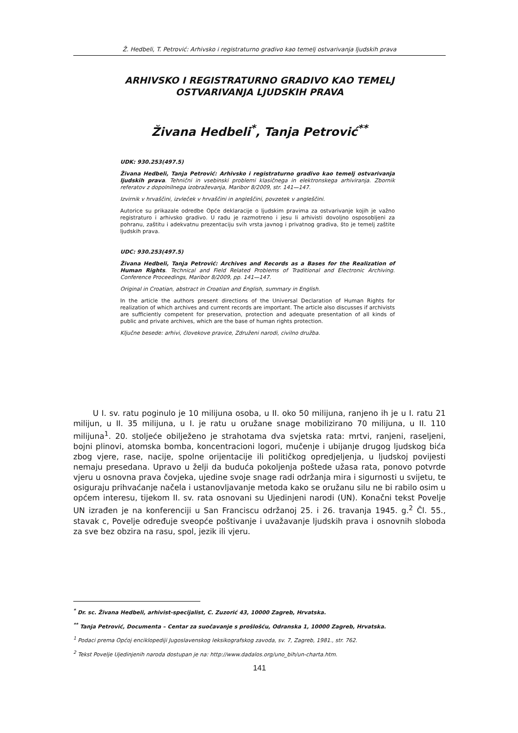Ž. Hedbeli, T. Petrović: Arhivsko i registraturno gradivo kao temelj ostvarivanja ljudskih prava
ARHIVSKO I REGISTRATURNO GRADIVO KAO TEMELJ
OSTVARIVANJA LJUDSKIH PRAVA
Živana Hedbeli<sup>*</sup>, Tanja Petrović<sup>**</sup>
UDK: 930.253(497.5)
Živana Hedbeli, Tanja Petrović: Arhivsko i registraturno gradivo kao temelj ostvarivanja ljudskih prava. Tehnični in vsebinski problemi klasičnega in elektronskega arhiviranja. Zbornik referatov z dopolnilnega izobraževanja, Maribor 8/2009, str. 141—147.
Izvirnik v hrvaščini, izvleček v hrvaščini in angleščini, povzetek v angleščini.
Autorice su prikazale odredbe Opće deklaracije o ljudskim pravima za ostvarivanje kojih je važno registraturo i arhivsko gradivo. U radu je razmotreno i jesu li arhivisti dovoljno osposobljeni za pohranu, zaštitu i adekvatnu prezentaciju svih vrsta javnog i privatnog gradiva, što je temelj zaštite ljudskih prava.
UDC: 930.253(497.5)
Živana Hedbeli, Tanja Petrović: Archives and Records as a Bases for the Realization of Human Rights. Technical and Field Related Problems of Traditional and Electronic Archiving. Conference Proceedings, Maribor 8/2009, pp. 141—147.
Original in Croatian, abstract in Croatian and English, summary in English.
In the article the authors present directions of the Universal Declaration of Human Rights for realization of which archives and current records are important. The article also discusses if archivists are sufficiently competent for preservation, protection and adequate presentation of all kinds of public and private archives, which are the base of human rights protection.
Ključne besede: arhivi, človekove pravice, Združeni narodi, civilno družba.
U I. sv. ratu poginulo je 10 milijuna osoba, u II. oko 50 milijuna, ranjeno ih je u I. ratu 21 milijun, u II. 35 milijuna, u I. je ratu u oružane snage mobilizirano 70 milijuna, u II. 110 milijuna<sup>1</sup>. 20. stoljeće obilježeno je strahotama dva svjetska rata: mrtvi, ranjeni, raseljeni, bojni plinovi, atomska bomba, koncentracioni logori, mučenje i ubijanje drugog ljudskog bića zbog vjere, rase, nacije, spolne orijentacije ili političkog opredjeljenja, u ljudskoj povijesti nemaju presedana. Upravo u želji da buduća pokoljenja poštede užasa rata, ponovo potvrde vjeru u osnovna prava čovjeka, ujedine svoje snage radi održanja mira i sigurnosti u svijetu, te osiguraju prihvaćanje načela i ustanovljavanje metoda kako se oružanu silu ne bi rabilo osim u općem interesu, tijekom II. sv. rata osnovani su Ujedinjeni narodi (UN). Konačni tekst Povelje UN izrađen je na konferenciji u San Franciscu održanoj 25. i 26. travanja 1945. g.<sup>2</sup> Čl. 55., stavak c, Povelje određuje sveopće poštivanje i uvažavanje ljudskih prava i osnovnih sloboda za sve bez obzira na rasu, spol, jezik ili vjeru.
<sup>*</sup> Dr. sc. Živana Hedbeli, arhivist-specijalist, C. Zuzorić 43, 10000 Zagreb, Hrvatska.
<sup>**</sup> Tanja Petrović, Documenta – Centar za suočavanje s prošlošću, Odranska 1, 10000 Zagreb, Hrvatska.
<sup>1</sup> Podaci prema Općoj enciklopediji Jugoslavenskog leksikografskog zavoda, sv. 7, Zagreb, 1981., str. 762.
<sup>2</sup> Tekst Povelje Ujedinjenih naroda dostupan je na: http://www.dadalos.org/uno_bih/un-charta.htm.
141